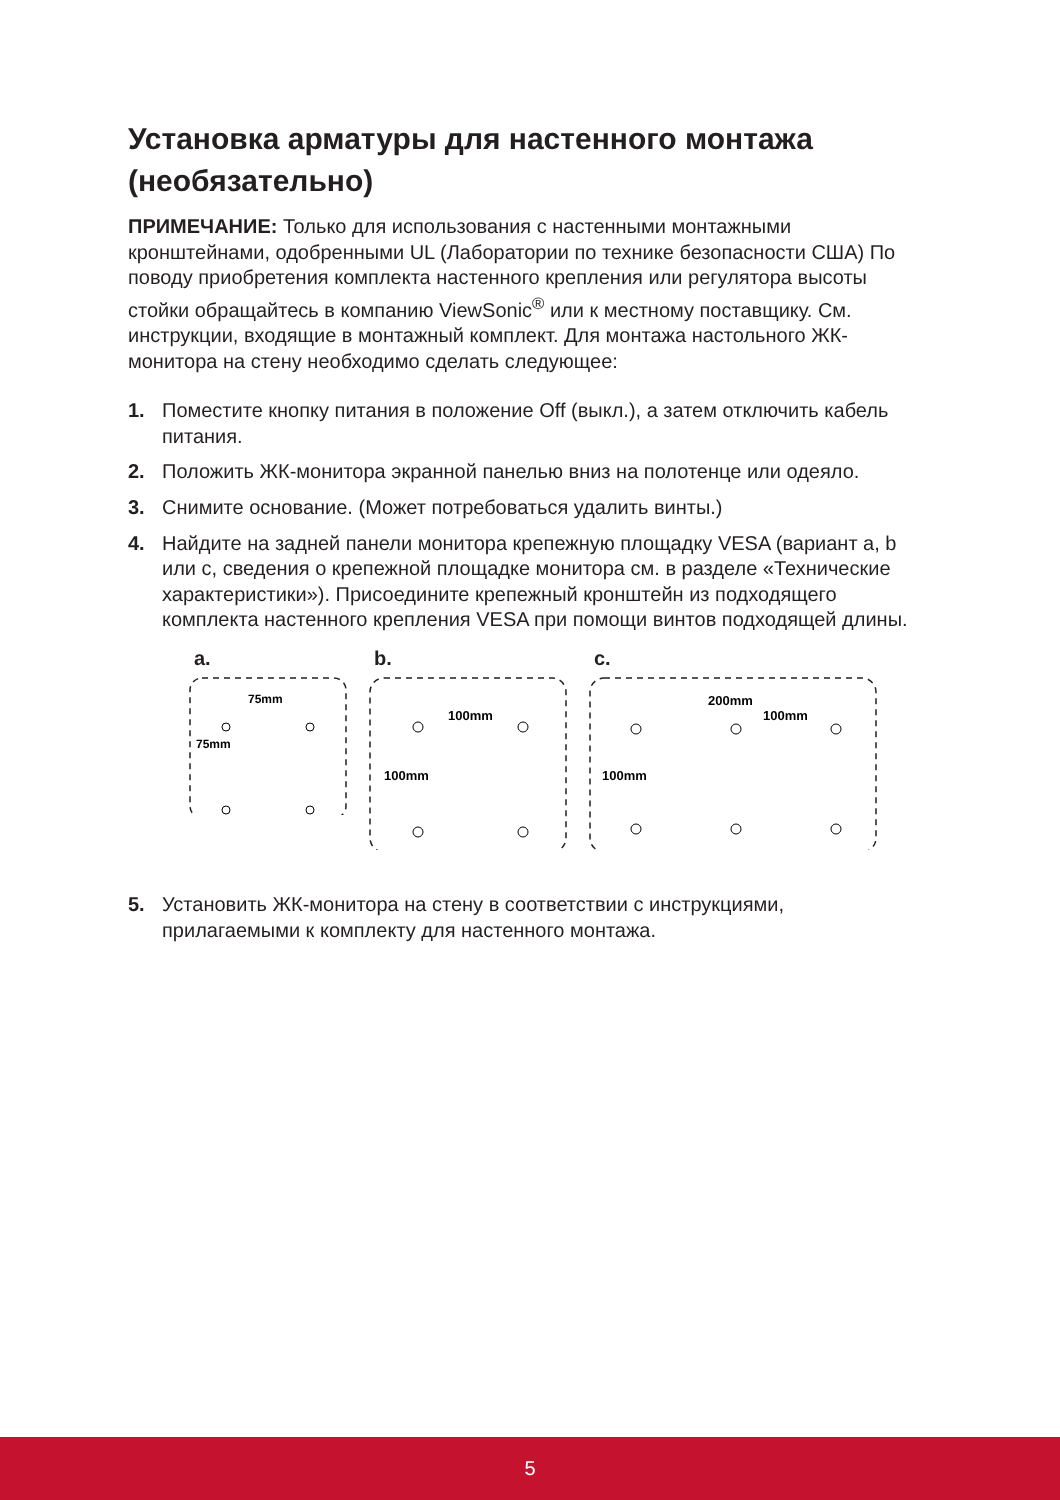Установка арматуры для настенного монтажа (необязательно)
ПРИМЕЧАНИЕ: Только для использования с настенными монтажными кронштейнами, одобренными UL (Лаборатории по технике безопасности США) По поводу приобретения комплекта настенного крепления или регулятора высоты стойки обращайтесь в компанию ViewSonic<sup>®</sup> или к местному поставщику. См. инструкции, входящие в монтажный комплект. Для монтажа настольного ЖК-монитора на стену необходимо сделать следующее:
1. Поместите кнопку питания в положение Off (выкл.), а затем отключить кабель питания.
2. Положить ЖК-монитора экранной панелью вниз на полотенце или одеяло.
3. Снимите основание. (Может потребоваться удалить винты.)
4. Найдите на задней панели монитора крепежную площадку VESA (вариант a, b или c, сведения о крепежной площадке монитора см. в разделе «Технические характеристики»). Присоедините крепежный кронштейн из подходящего комплекта настенного крепления VESA при помощи винтов подходящей длины.
a.
75mm
75mm
b.
100mm
100mm
c.
200mm
100mm
100mm
5. Установить ЖК-монитора на стену в соответствии с инструкциями, прилагаемыми к комплекту для настенного монтажа.
5